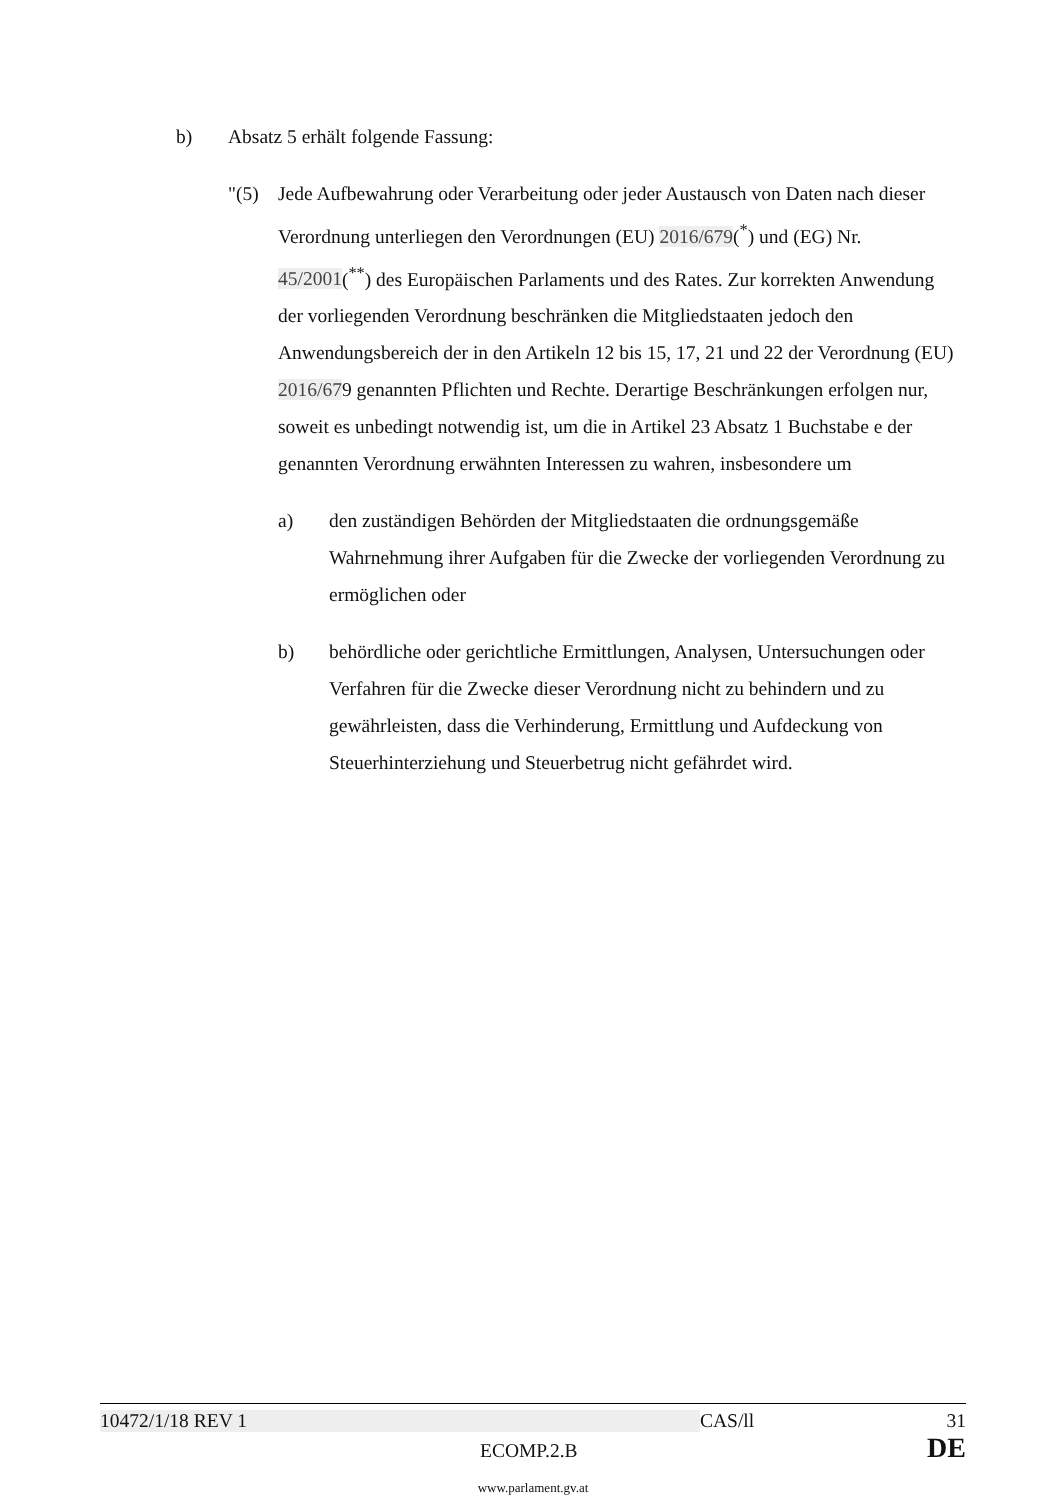b) Absatz 5 erhält folgende Fassung:
"(5) Jede Aufbewahrung oder Verarbeitung oder jeder Austausch von Daten nach dieser Verordnung unterliegen den Verordnungen (EU) 2016/679(<sup>*</sup>) und (EG) Nr. 45/2001(<sup>**</sup>) des Europäischen Parlaments und des Rates. Zur korrekten Anwendung der vorliegenden Verordnung beschränken die Mitgliedstaaten jedoch den Anwendungsbereich der in den Artikeln 12 bis 15, 17, 21 und 22 der Verordnung (EU) 2016/679 genannten Pflichten und Rechte. Derartige Beschränkungen erfolgen nur, soweit es unbedingt notwendig ist, um die in Artikel 23 Absatz 1 Buchstabe e der genannten Verordnung erwähnten Interessen zu wahren, insbesondere um
a) den zuständigen Behörden der Mitgliedstaaten die ordnungsgemäße Wahrnehmung ihrer Aufgaben für die Zwecke der vorliegenden Verordnung zu ermöglichen oder
b) behördliche oder gerichtliche Ermittlungen, Analysen, Untersuchungen oder Verfahren für die Zwecke dieser Verordnung nicht zu behindern und zu gewährleisten, dass die Verhinderung, Ermittlung und Aufdeckung von Steuerhinterziehung und Steuerbetrug nicht gefährdet wird.
10472/1/18 REV 1 CAS/ll 31
ECOMP.2.B DE
www.parlament.gv.at